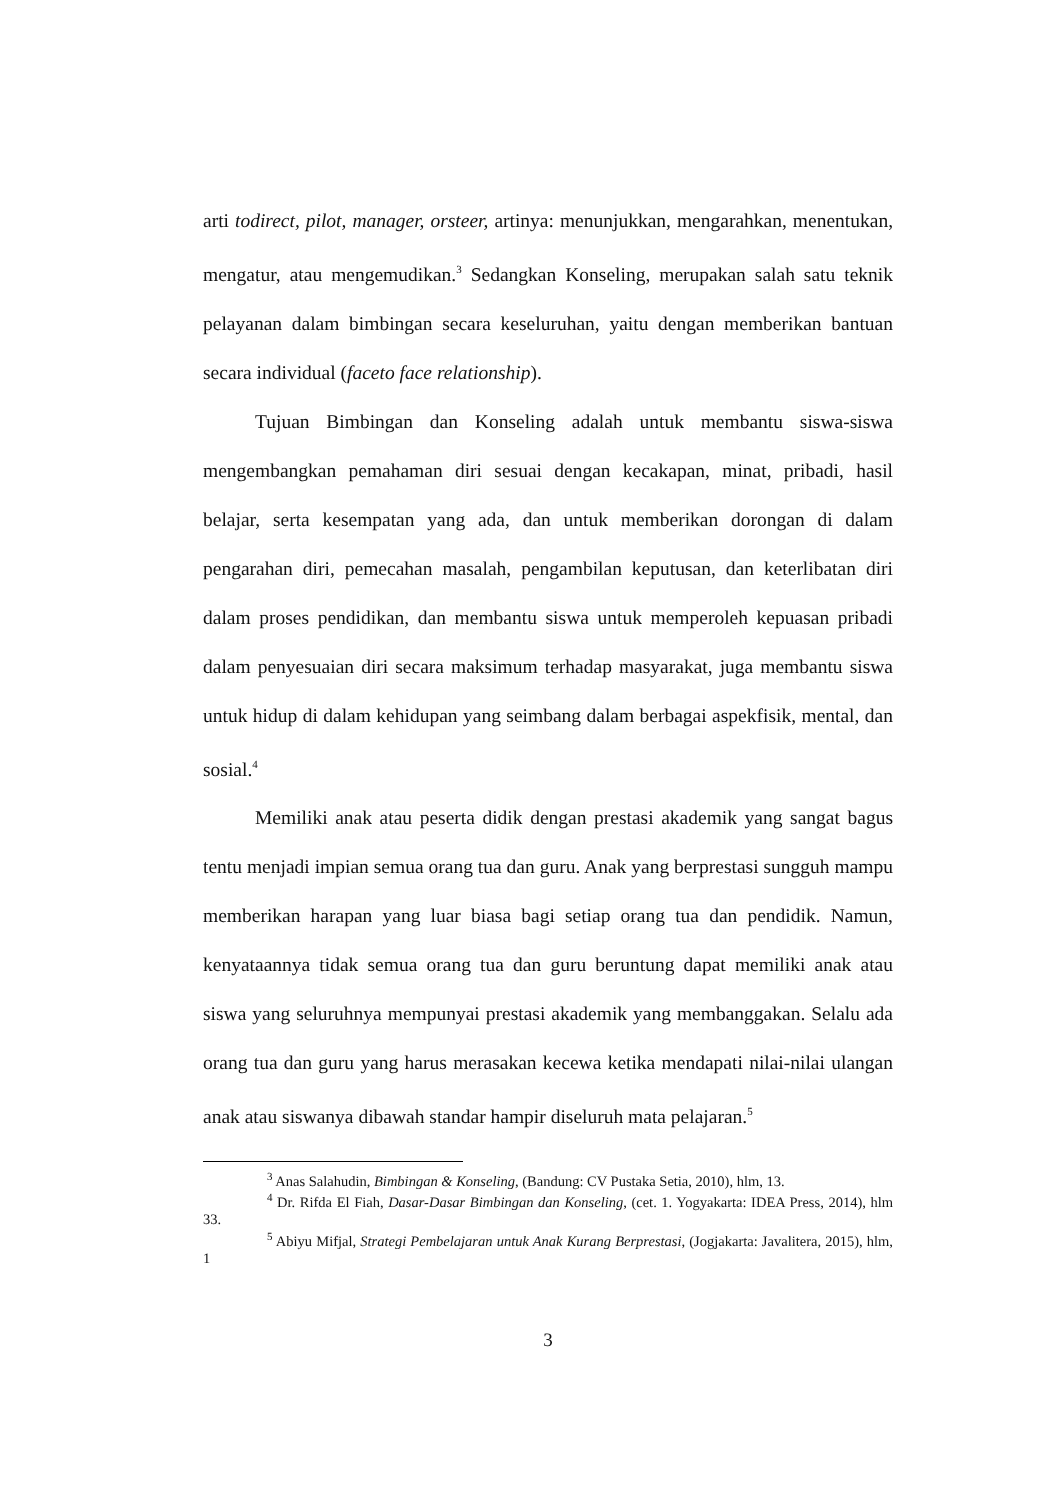arti todirect, pilot, manager, orsteer, artinya: menunjukkan, mengarahkan, menentukan, mengatur, atau mengemudikan.<sup>3</sup> Sedangkan Konseling, merupakan salah satu teknik pelayanan dalam bimbingan secara keseluruhan, yaitu dengan memberikan bantuan secara individual (faceto face relationship).
Tujuan Bimbingan dan Konseling adalah untuk membantu siswa-siswa mengembangkan pemahaman diri sesuai dengan kecakapan, minat, pribadi, hasil belajar, serta kesempatan yang ada, dan untuk memberikan dorongan di dalam pengarahan diri, pemecahan masalah, pengambilan keputusan, dan keterlibatan diri dalam proses pendidikan, dan membantu siswa untuk memperoleh kepuasan pribadi dalam penyesuaian diri secara maksimum terhadap masyarakat, juga membantu siswa untuk hidup di dalam kehidupan yang seimbang dalam berbagai aspekfisik, mental, dan sosial.<sup>4</sup>
Memiliki anak atau peserta didik dengan prestasi akademik yang sangat bagus tentu menjadi impian semua orang tua dan guru. Anak yang berprestasi sungguh mampu memberikan harapan yang luar biasa bagi setiap orang tua dan pendidik. Namun, kenyataannya tidak semua orang tua dan guru beruntung dapat memiliki anak atau siswa yang seluruhnya mempunyai prestasi akademik yang membanggakan. Selalu ada orang tua dan guru yang harus merasakan kecewa ketika mendapati nilai-nilai ulangan anak atau siswanya dibawah standar hampir diseluruh mata pelajaran.<sup>5</sup>
<sup>3</sup> Anas Salahudin, Bimbingan & Konseling, (Bandung: CV Pustaka Setia, 2010), hlm, 13.
<sup>4</sup> Dr. Rifda El Fiah, Dasar-Dasar Bimbingan dan Konseling, (cet. 1. Yogyakarta: IDEA Press, 2014), hlm 33.
<sup>5</sup> Abiyu Mifjal, Strategi Pembelajaran untuk Anak Kurang Berprestasi, (Jogjakarta: Javalitera, 2015), hlm, 1
3